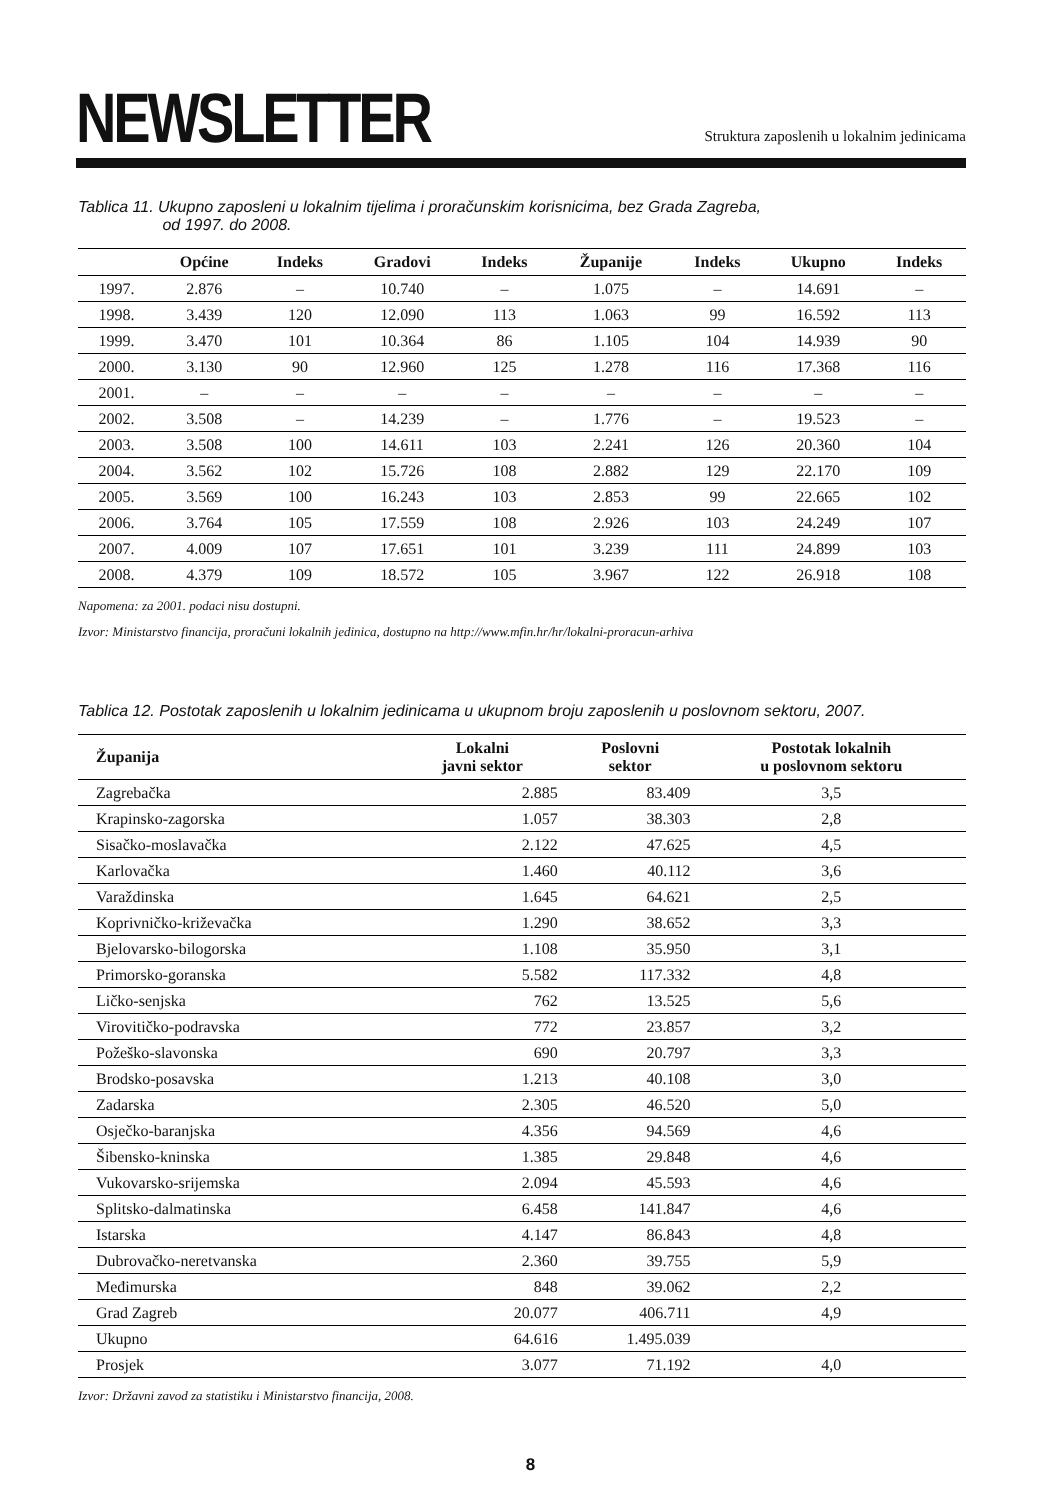NEWSLETTER
Struktura zaposlenih u lokalnim jedinicama
Tablica 11. Ukupno zaposleni u lokalnim tijelima i proračunskim korisnicima, bez Grada Zagreba,
od 1997. do 2008.
| | Općine | Indeks | Gradovi | Indeks | Županije | Indeks | Ukupno | Indeks |
| --- | --- | --- | --- | --- | --- | --- | --- | --- |
| 1997. | 2.876 | – | 10.740 | – | 1.075 | – | 14.691 | – |
| 1998. | 3.439 | 120 | 12.090 | 113 | 1.063 | 99 | 16.592 | 113 |
| 1999. | 3.470 | 101 | 10.364 | 86 | 1.105 | 104 | 14.939 | 90 |
| 2000. | 3.130 | 90 | 12.960 | 125 | 1.278 | 116 | 17.368 | 116 |
| 2001. | – | – | – | – | – | – | – | – |
| 2002. | 3.508 | – | 14.239 | – | 1.776 | – | 19.523 | – |
| 2003. | 3.508 | 100 | 14.611 | 103 | 2.241 | 126 | 20.360 | 104 |
| 2004. | 3.562 | 102 | 15.726 | 108 | 2.882 | 129 | 22.170 | 109 |
| 2005. | 3.569 | 100 | 16.243 | 103 | 2.853 | 99 | 22.665 | 102 |
| 2006. | 3.764 | 105 | 17.559 | 108 | 2.926 | 103 | 24.249 | 107 |
| 2007. | 4.009 | 107 | 17.651 | 101 | 3.239 | 111 | 24.899 | 103 |
| 2008. | 4.379 | 109 | 18.572 | 105 | 3.967 | 122 | 26.918 | 108 |
Napomena: za 2001. podaci nisu dostupni.
Izvor: Ministarstvo financija, proračuni lokalnih jedinica, dostupno na http://www.mfin.hr/hr/lokalni-proracun-arhiva
Tablica 12. Postotak zaposlenih u lokalnim jedinicama u ukupnom broju zaposlenih u poslovnom sektoru, 2007.
| Županija | Lokalni javni sektor | Poslovni sektor | Postotak lokalnih u poslovnom sektoru |
| --- | --- | --- | --- |
| Zagrebačka | 2.885 | 83.409 | 3,5 |
| Krapinsko-zagorska | 1.057 | 38.303 | 2,8 |
| Sisačko-moslavačka | 2.122 | 47.625 | 4,5 |
| Karlovačka | 1.460 | 40.112 | 3,6 |
| Varaždinska | 1.645 | 64.621 | 2,5 |
| Koprivničko-križevačka | 1.290 | 38.652 | 3,3 |
| Bjelovarsko-bilogorska | 1.108 | 35.950 | 3,1 |
| Primorsko-goranska | 5.582 | 117.332 | 4,8 |
| Ličko-senjska | 762 | 13.525 | 5,6 |
| Virovitičko-podravska | 772 | 23.857 | 3,2 |
| Požeško-slavonska | 690 | 20.797 | 3,3 |
| Brodsko-posavska | 1.213 | 40.108 | 3,0 |
| Zadarska | 2.305 | 46.520 | 5,0 |
| Osječko-baranjska | 4.356 | 94.569 | 4,6 |
| Šibensko-kninska | 1.385 | 29.848 | 4,6 |
| Vukovarsko-srijemska | 2.094 | 45.593 | 4,6 |
| Splitsko-dalmatinska | 6.458 | 141.847 | 4,6 |
| Istarska | 4.147 | 86.843 | 4,8 |
| Dubrovačko-neretvanska | 2.360 | 39.755 | 5,9 |
| Međimurska | 848 | 39.062 | 2,2 |
| Grad Zagreb | 20.077 | 406.711 | 4,9 |
| Ukupno | 64.616 | 1.495.039 | |
| Prosjek | 3.077 | 71.192 | 4,0 |
Izvor: Državni zavod za statistiku i Ministarstvo financija, 2008.
8